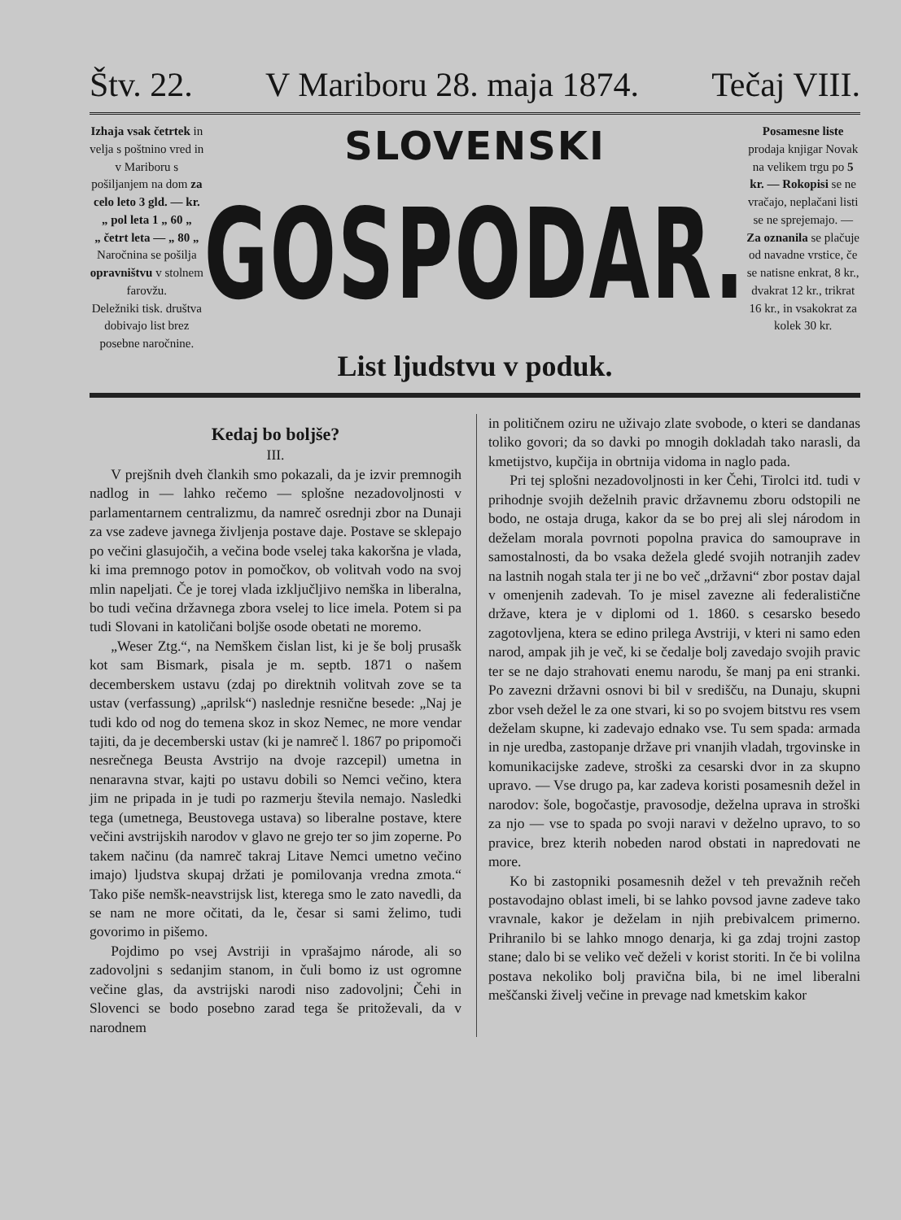Štv. 22. V Mariboru 28. maja 1874. Tečaj VIII.
Izhaja vsak četrtek in velja s poštnino vred in v Mariboru s pošiljanjem na dom za celo leto 3 gld. — kr.
„ pol leta 1 „ 60 „
„ četrt leta — „ 80 „
Naročnina se pošilja opravništvu v stolnem farovžu.
Deležniki tisk. društva dobivajo list brez posebne naročnine.
SLOVENSKI
GOSPODAR.
List ljudstvu v poduk.
Posamesne liste prodaja knjigar Novak na velikem trgu po 5 kr. — Rokopisi se ne vračajo, neplačani listi se ne sprejemajo. — Za oznanila se plačuje od navadne vrstice, če se natisne enkrat, 8 kr., dvakrat 12 kr., trikrat 16 kr., in vsakokrat za kolek 30 kr.
Kedaj bo boljše?
III.
V prejšnih dveh člankih smo pokazali, da je izvir premnogih nadlog in — lahko rečemo — splošne nezadovoljnosti v parlamentarnem centralizmu, da namreč osrednji zbor na Dunaji za vse zadeve javnega življenja postave daje. Postave se sklepajo po večini glasujočih, a večina bode vselej taka kakoršna je vlada, ki ima premnogo potov in pomočkov, ob volitvah vodo na svoj mlin napeljati. Če je torej vlada izključljivo nemška in liberalna, bo tudi večina državnega zbora vselej to lice imela. Potem si pa tudi Slovani in katoličani boljše osode obetati ne moremo.
„Weser Ztg.“, na Nemškem čislan list, ki je še bolj prusašk kot sam Bismark, pisala je m. septb. 1871 o našem decemberskem ustavu (zdaj po direktnih volitvah zove se ta ustav (verfassung) „aprilsk“) naslednje resnične besede: „Naj je tudi kdo od nog do temena skoz in skoz Nemec, ne more vendar tajiti, da je decemberski ustav (ki je namreč l. 1867 po pripomoči nesrečnega Beusta Avstrijo na dvoje razcepil) umetna in nenaravna stvar, kajti po ustavu dobili so Nemci večino, ktera jim ne pripada in je tudi po razmerju števila nemajo. Nasledki tega (umetnega, Beustovega ustava) so liberalne postave, ktere večini avstrijskih narodov v glavo ne grejo ter so jim zoperne. Po takem načinu (da namreč takraj Litave Nemci umetno večino imajo) ljudstva skupaj držati je pomilovanja vredna zmota.“ Tako piše nemšk-neavstrijsk list, kterega smo le zato navedli, da se nam ne more očitati, da le, česar si sami želimo, tudi govorimo in pišemo.
Pojdimo po vsej Avstriji in vprašajmo národe, ali so zadovoljni s sedanjim stanom, in čuli bomo iz ust ogromne večine glas, da avstrijski narodi niso zadovoljni; Čehi in Slovenci se bodo posebno zarad tega še pritoževali, da v narodnem
in političnem oziru ne uživajo zlate svobode, o kteri se dandanas toliko govori; da so davki po mnogih dokladah tako narasli, da kmetijstvo, kupčija in obrtnija vidoma in naglo pada.
Pri tej splošni nezadovoljnosti in ker Čehi, Tirolci itd. tudi v prihodnje svojih deželnih pravic državnemu zboru odstopili ne bodo, ne ostaja druga, kakor da se bo prej ali slej národom in deželam morala povrnoti popolna pravica do samouprave in samostalnosti, da bo vsaka dežela gledé svojih notranjih zadev na lastnih nogah stala ter ji ne bo več „državni“ zbor postav dajal v omenjenih zadevah. To je misel zavezne ali federalistične države, ktera je v diplomi od 1. 1860. s cesarsko besedo zagotovljena, ktera se edino prilega Avstriji, v kteri ni samo eden narod, ampak jih je več, ki se čedalje bolj zavedajo svojih pravic ter se ne dajo strahovati enemu narodu, še manj pa eni stranki. Po zavezni državni osnovi bi bil v središču, na Dunaju, skupni zbor vseh dežel le za one stvari, ki so po svojem bitstvu res vsem deželam skupne, ki zadevajo ednako vse. Tu sem spada: armada in nje uredba, zastopanje države pri vnanjih vladah, trgovinske in komunikacijske zadeve, stroški za cesarski dvor in za skupno upravo. — Vse drugo pa, kar zadeva koristi posamesnih dežel in narodov: šole, bogočastje, pravosodje, deželna uprava in stroški za njo — vse to spada po svoji naravi v deželno upravo, to so pravice, brez kterih nobeden narod obstati in napredovati ne more.
Ko bi zastopniki posamesnih dežel v teh prevažnih rečeh postavodajno oblast imeli, bi se lahko povsod javne zadeve tako vravnale, kakor je deželam in njih prebivalcem primerno. Prihranilo bi se lahko mnogo denarja, ki ga zdaj trojni zastop stane; dalo bi se veliko več deželi v korist storiti. In če bi volilna postava nekoliko bolj pravična bila, bi ne imel liberalni meščanski živelj večine in prevage nad kmetskim kakor